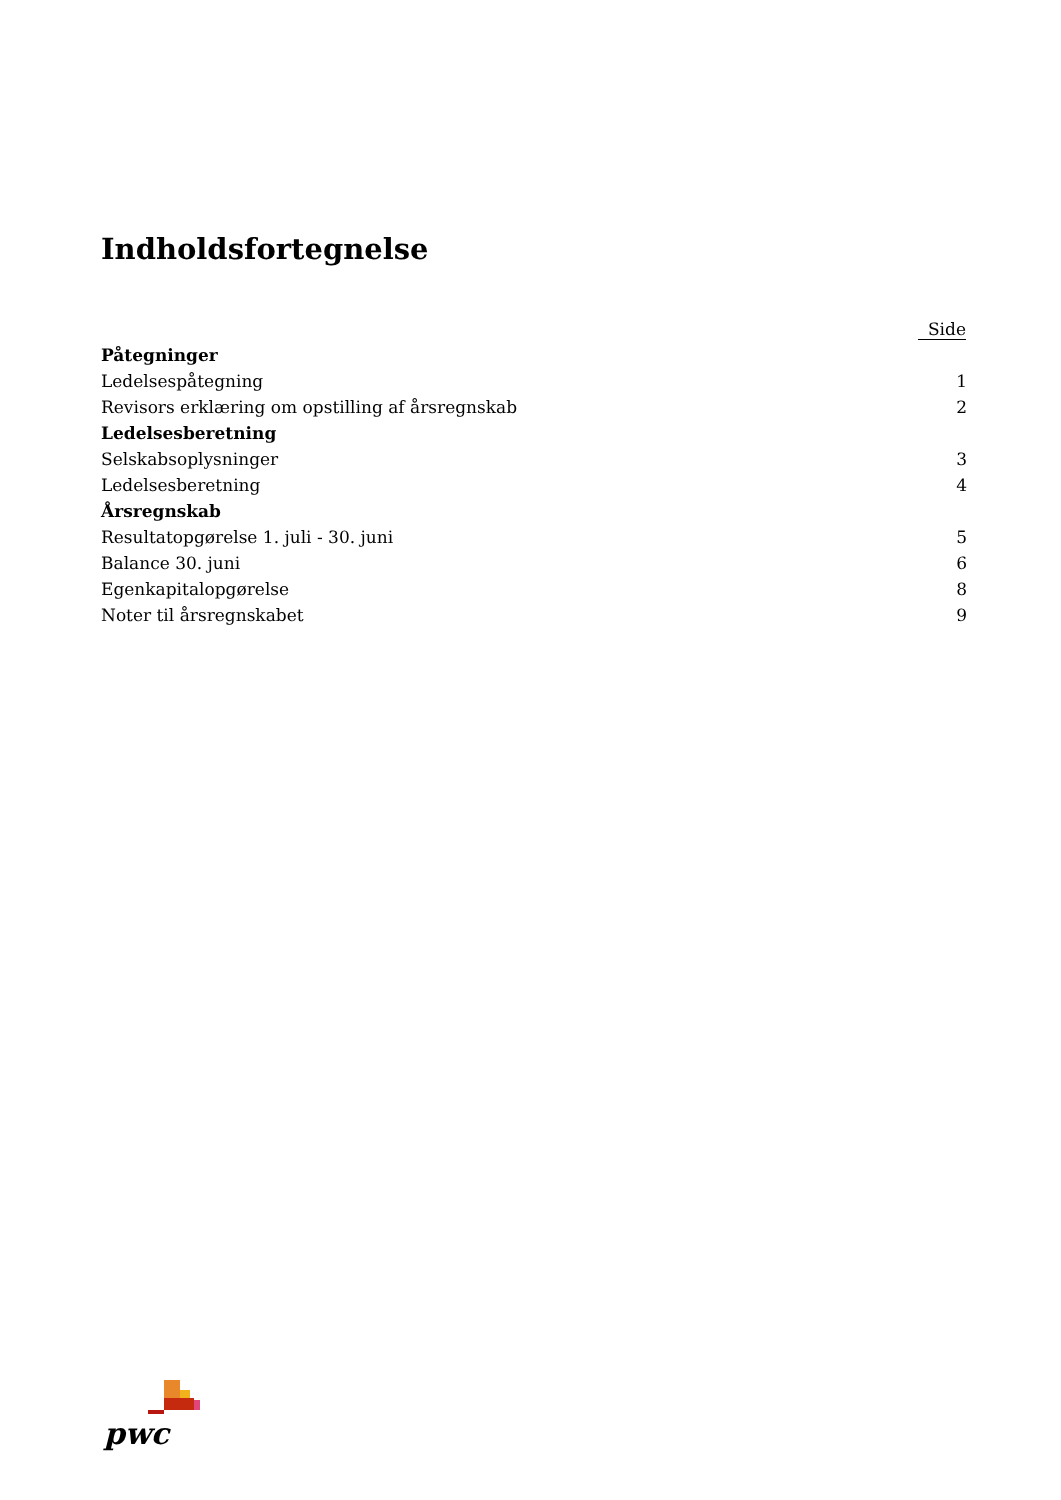Indholdsfortegnelse
| | Side |
| --- | --- |
| Påtegninger | |
| Ledelsespåtegning | 1 |
| Revisors erklæring om opstilling af årsregnskab | 2 |
| Ledelsesberetning | |
| Selskabsoplysninger | 3 |
| Ledelsesberetning | 4 |
| Årsregnskab | |
| Resultatopgørelse 1. juli - 30. juni | 5 |
| Balance 30. juni | 6 |
| Egenkapitalopgørelse | 8 |
| Noter til årsregnskabet | 9 |
pwc